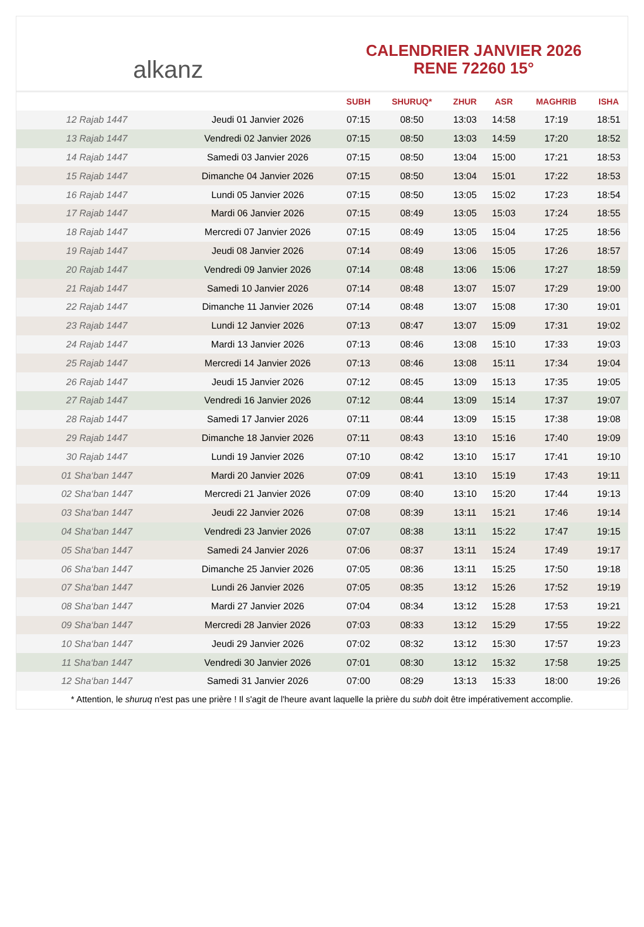alkanz
CALENDRIER JANVIER 2026
RENE 72260 15°
| | | SUBH | SHURUQ* | ZHUR | ASR | MAGHRIB | ISHA |
| --- | --- | --- | --- | --- | --- | --- | --- |
| 12 Rajab 1447 | Jeudi 01 Janvier 2026 | 07:15 | 08:50 | 13:03 | 14:58 | 17:19 | 18:51 |
| 13 Rajab 1447 | Vendredi 02 Janvier 2026 | 07:15 | 08:50 | 13:03 | 14:59 | 17:20 | 18:52 |
| 14 Rajab 1447 | Samedi 03 Janvier 2026 | 07:15 | 08:50 | 13:04 | 15:00 | 17:21 | 18:53 |
| 15 Rajab 1447 | Dimanche 04 Janvier 2026 | 07:15 | 08:50 | 13:04 | 15:01 | 17:22 | 18:53 |
| 16 Rajab 1447 | Lundi 05 Janvier 2026 | 07:15 | 08:50 | 13:05 | 15:02 | 17:23 | 18:54 |
| 17 Rajab 1447 | Mardi 06 Janvier 2026 | 07:15 | 08:49 | 13:05 | 15:03 | 17:24 | 18:55 |
| 18 Rajab 1447 | Mercredi 07 Janvier 2026 | 07:15 | 08:49 | 13:05 | 15:04 | 17:25 | 18:56 |
| 19 Rajab 1447 | Jeudi 08 Janvier 2026 | 07:14 | 08:49 | 13:06 | 15:05 | 17:26 | 18:57 |
| 20 Rajab 1447 | Vendredi 09 Janvier 2026 | 07:14 | 08:48 | 13:06 | 15:06 | 17:27 | 18:59 |
| 21 Rajab 1447 | Samedi 10 Janvier 2026 | 07:14 | 08:48 | 13:07 | 15:07 | 17:29 | 19:00 |
| 22 Rajab 1447 | Dimanche 11 Janvier 2026 | 07:14 | 08:48 | 13:07 | 15:08 | 17:30 | 19:01 |
| 23 Rajab 1447 | Lundi 12 Janvier 2026 | 07:13 | 08:47 | 13:07 | 15:09 | 17:31 | 19:02 |
| 24 Rajab 1447 | Mardi 13 Janvier 2026 | 07:13 | 08:46 | 13:08 | 15:10 | 17:33 | 19:03 |
| 25 Rajab 1447 | Mercredi 14 Janvier 2026 | 07:13 | 08:46 | 13:08 | 15:11 | 17:34 | 19:04 |
| 26 Rajab 1447 | Jeudi 15 Janvier 2026 | 07:12 | 08:45 | 13:09 | 15:13 | 17:35 | 19:05 |
| 27 Rajab 1447 | Vendredi 16 Janvier 2026 | 07:12 | 08:44 | 13:09 | 15:14 | 17:37 | 19:07 |
| 28 Rajab 1447 | Samedi 17 Janvier 2026 | 07:11 | 08:44 | 13:09 | 15:15 | 17:38 | 19:08 |
| 29 Rajab 1447 | Dimanche 18 Janvier 2026 | 07:11 | 08:43 | 13:10 | 15:16 | 17:40 | 19:09 |
| 30 Rajab 1447 | Lundi 19 Janvier 2026 | 07:10 | 08:42 | 13:10 | 15:17 | 17:41 | 19:10 |
| 01 Sha‘ban 1447 | Mardi 20 Janvier 2026 | 07:09 | 08:41 | 13:10 | 15:19 | 17:43 | 19:11 |
| 02 Sha‘ban 1447 | Mercredi 21 Janvier 2026 | 07:09 | 08:40 | 13:10 | 15:20 | 17:44 | 19:13 |
| 03 Sha‘ban 1447 | Jeudi 22 Janvier 2026 | 07:08 | 08:39 | 13:11 | 15:21 | 17:46 | 19:14 |
| 04 Sha‘ban 1447 | Vendredi 23 Janvier 2026 | 07:07 | 08:38 | 13:11 | 15:22 | 17:47 | 19:15 |
| 05 Sha‘ban 1447 | Samedi 24 Janvier 2026 | 07:06 | 08:37 | 13:11 | 15:24 | 17:49 | 19:17 |
| 06 Sha‘ban 1447 | Dimanche 25 Janvier 2026 | 07:05 | 08:36 | 13:11 | 15:25 | 17:50 | 19:18 |
| 07 Sha‘ban 1447 | Lundi 26 Janvier 2026 | 07:05 | 08:35 | 13:12 | 15:26 | 17:52 | 19:19 |
| 08 Sha‘ban 1447 | Mardi 27 Janvier 2026 | 07:04 | 08:34 | 13:12 | 15:28 | 17:53 | 19:21 |
| 09 Sha‘ban 1447 | Mercredi 28 Janvier 2026 | 07:03 | 08:33 | 13:12 | 15:29 | 17:55 | 19:22 |
| 10 Sha‘ban 1447 | Jeudi 29 Janvier 2026 | 07:02 | 08:32 | 13:12 | 15:30 | 17:57 | 19:23 |
| 11 Sha‘ban 1447 | Vendredi 30 Janvier 2026 | 07:01 | 08:30 | 13:12 | 15:32 | 17:58 | 19:25 |
| 12 Sha‘ban 1447 | Samedi 31 Janvier 2026 | 07:00 | 08:29 | 13:13 | 15:33 | 18:00 | 19:26 |
* Attention, le shuruq n'est pas une prière ! Il s'agit de l'heure avant laquelle la prière du subh doit être impérativement accomplie.